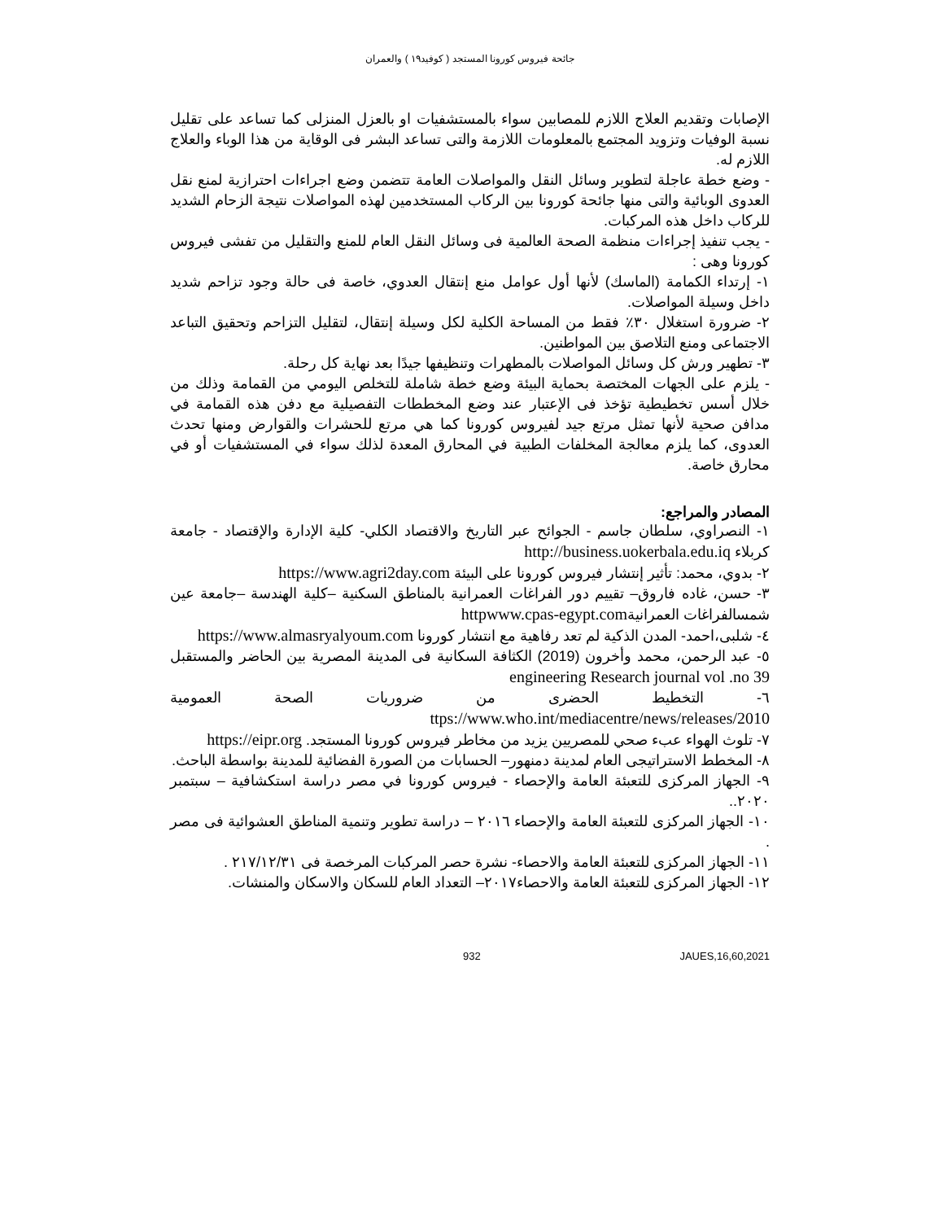جائحة فيروس كورونا المستجد ( كوفيد١٩ ) والعمران
الإصابات وتقديم العلاج اللازم للمصابين سواء بالمستشفيات او بالعزل المنزلى كما تساعد على تقليل نسبة الوفيات وتزويد المجتمع بالمعلومات اللازمة والتى تساعد البشر فى الوقاية من هذا الوباء والعلاج اللازم له.
- وضع خطة عاجلة لتطوير وسائل النقل والمواصلات العامة تتضمن وضع اجراءات احترازية لمنع نقل العدوى الوبائية والتى منها جائحة كورونا بين الركاب المستخدمين لهذه المواصلات نتيجة الزحام الشديد للركاب داخل هذه المركبات.
- يجب تنفيذ إجراءات منظمة الصحة العالمية فى وسائل النقل العام للمنع والتقليل من تفشى فيروس كورونا وهى :
١- إرتداء الكمامة (الماسك) لأنها أول عوامل منع إنتقال العدوي، خاصة فى حالة وجود تزاحم شديد داخل وسيلة المواصلات.
٢- ضرورة استغلال ٣٠٪ فقط من المساحة الكلية لكل وسيلة إنتقال، لتقليل التزاحم وتحقيق التباعد الاجتماعى ومنع التلاصق بين المواطنين.
٣- تطهير ورش كل وسائل المواصلات بالمطهرات وتنظيفها جيدًا بعد نهاية كل رحلة.
- يلزم على الجهات المختصة بحماية البيئة وضع خطة شاملة للتخلص اليومي من القمامة وذلك من خلال أسس تخطيطية تؤخذ فى الإعتبار عند وضع المخططات التفصيلية مع دفن هذه القمامة في مدافن صحية لأنها تمثل مرتع جيد لفيروس كورونا كما هي مرتع للحشرات والقوارض ومنها تحدث العدوى، كما يلزم معالجة المخلفات الطبية في المحارق المعدة لذلك سواء في المستشفيات أو في محارق خاصة.
المصادر والمراجع:
١- النصراوي، سلطان جاسم - الجوائح عبر التاريخ والاقتصاد الكلي- كلية الإدارة والإقتصاد - جامعة كربلاء http://business.uokerbala.edu.iq
٢- بدوي، محمد: تأثير إنتشار فيروس كورونا على البيئة https://www.agri2day.com
٣- حسن، غاده فاروق– تقييم دور الفراغات العمرانية بالمناطق السكنية –كلية الهندسة –جامعة عين شمسالفراغات العمرانيةhttpwww.cpas-egypt.com
٤- شلبى،احمد- المدن الذكية لم تعد رفاهية مع انتشار كورونا https://www.almasryalyoum.com
٥- عبد الرحمن، محمد وأخرون (2019) الكثافة السكانية فى المدينة المصرية بين الحاضر والمستقبل engineering Research journal vol .no 39
٦- التخطيط الحضرى من ضروريات الصحة العمومية ttps://www.who.int/mediacentre/news/releases/2010
٧- تلوث الهواء عبء صحي للمصريين يزيد من مخاطر فيروس كورونا المستجد. https://eipr.org
٨- المخطط الاستراتيجى العام لمدينة دمنهور– الحسابات من الصورة الفضائية للمدينة بواسطة الباحث.
٩- الجهاز المركزى للتعبئة العامة والإحصاء - فيروس كورونا في مصر دراسة استكشافية – سبتمبر ٢٠٢٠..
١٠- الجهاز المركزى للتعبئة العامة والإحصاء ٢٠١٦ – دراسة تطوير وتنمية المناطق العشوائية فى مصر .
١١- الجهاز المركزى للتعبئة العامة والاحصاء- نشرة حصر المركبات المرخصة فى ٢١٧/١٢/٣١ .
١٢- الجهاز المركزى للتعبئة العامة والاحصاء٢٠١٧– التعداد العام للسكان والاسكان والمنشات.
932 JAUES,16,60,2021